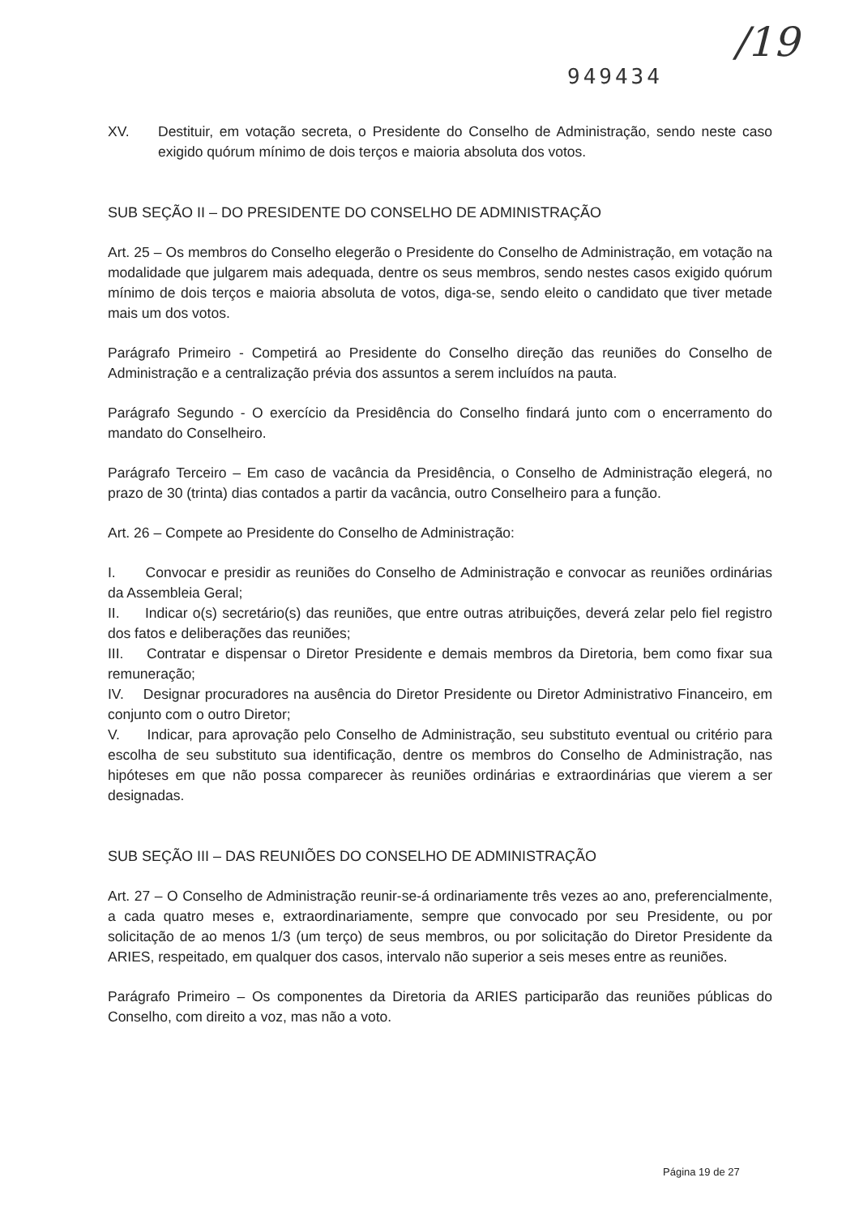949434 /19
XV. Destituir, em votação secreta, o Presidente do Conselho de Administração, sendo neste caso exigido quórum mínimo de dois terços e maioria absoluta dos votos.
SUB SEÇÃO II – DO PRESIDENTE DO CONSELHO DE ADMINISTRAÇÃO
Art. 25 – Os membros do Conselho elegerão o Presidente do Conselho de Administração, em votação na modalidade que julgarem mais adequada, dentre os seus membros, sendo nestes casos exigido quórum mínimo de dois terços e maioria absoluta de votos, diga-se, sendo eleito o candidato que tiver metade mais um dos votos.
Parágrafo Primeiro - Competirá ao Presidente do Conselho direção das reuniões do Conselho de Administração e a centralização prévia dos assuntos a serem incluídos na pauta.
Parágrafo Segundo - O exercício da Presidência do Conselho findará junto com o encerramento do mandato do Conselheiro.
Parágrafo Terceiro – Em caso de vacância da Presidência, o Conselho de Administração elegerá, no prazo de 30 (trinta) dias contados a partir da vacância, outro Conselheiro para a função.
Art. 26 – Compete ao Presidente do Conselho de Administração:
I. Convocar e presidir as reuniões do Conselho de Administração e convocar as reuniões ordinárias da Assembleia Geral;
II. Indicar o(s) secretário(s) das reuniões, que entre outras atribuições, deverá zelar pelo fiel registro dos fatos e deliberações das reuniões;
III. Contratar e dispensar o Diretor Presidente e demais membros da Diretoria, bem como fixar sua remuneração;
IV. Designar procuradores na ausência do Diretor Presidente ou Diretor Administrativo Financeiro, em conjunto com o outro Diretor;
V. Indicar, para aprovação pelo Conselho de Administração, seu substituto eventual ou critério para escolha de seu substituto sua identificação, dentre os membros do Conselho de Administração, nas hipóteses em que não possa comparecer às reuniões ordinárias e extraordinárias que vierem a ser designadas.
SUB SEÇÃO III – DAS REUNIÕES DO CONSELHO DE ADMINISTRAÇÃO
Art. 27 – O Conselho de Administração reunir-se-á ordinariamente três vezes ao ano, preferencialmente, a cada quatro meses e, extraordinariamente, sempre que convocado por seu Presidente, ou por solicitação de ao menos 1/3 (um terço) de seus membros, ou por solicitação do Diretor Presidente da ARIES, respeitado, em qualquer dos casos, intervalo não superior a seis meses entre as reuniões.
Parágrafo Primeiro – Os componentes da Diretoria da ARIES participarão das reuniões públicas do Conselho, com direito a voz, mas não a voto.
Página 19 de 27